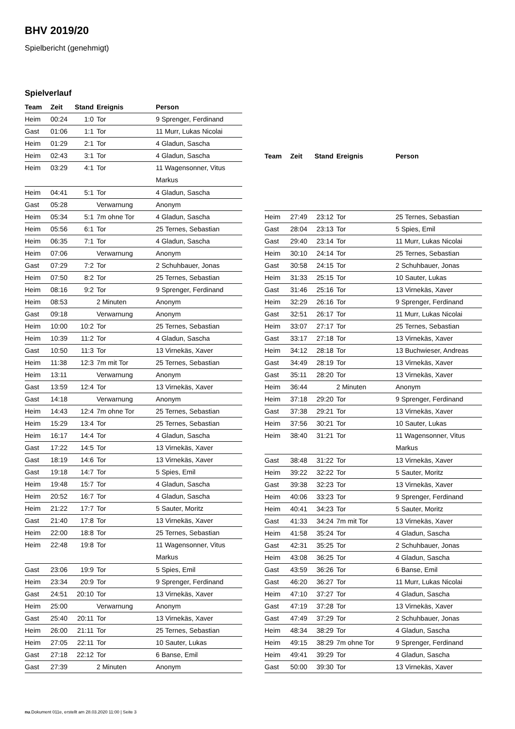BHV 2019/20
Spielbericht (genehmigt)
Spielverlauf
| Team | Zeit | Stand | Ereignis | Person |
| --- | --- | --- | --- | --- |
| Heim | 00:24 | 1:0 | Tor | 9 Sprenger, Ferdinand |
| Gast | 01:06 | 1:1 | Tor | 11 Murr, Lukas Nicolai |
| Heim | 01:29 | 2:1 | Tor | 4 Gladun, Sascha |
| Heim | 02:43 | 3:1 | Tor | 4 Gladun, Sascha |
| Heim | 03:29 | 4:1 | Tor | 11 Wagensonner, Vitus Markus |
| Heim | 04:41 | 5:1 | Tor | 4 Gladun, Sascha |
| Gast | 05:28 | | Verwarnung | Anonym |
| Heim | 05:34 | 5:1 | 7m ohne Tor | 4 Gladun, Sascha |
| Heim | 05:56 | 6:1 | Tor | 25 Ternes, Sebastian |
| Heim | 06:35 | 7:1 | Tor | 4 Gladun, Sascha |
| Heim | 07:06 | | Verwarnung | Anonym |
| Gast | 07:29 | 7:2 | Tor | 2 Schuhbauer, Jonas |
| Heim | 07:50 | 8:2 | Tor | 25 Ternes, Sebastian |
| Heim | 08:16 | 9:2 | Tor | 9 Sprenger, Ferdinand |
| Heim | 08:53 | | 2 Minuten | Anonym |
| Gast | 09:18 | | Verwarnung | Anonym |
| Heim | 10:00 | 10:2 | Tor | 25 Ternes, Sebastian |
| Heim | 10:39 | 11:2 | Tor | 4 Gladun, Sascha |
| Gast | 10:50 | 11:3 | Tor | 13 Virnekäs, Xaver |
| Heim | 11:38 | 12:3 | 7m mit Tor | 25 Ternes, Sebastian |
| Heim | 13:11 | | Verwarnung | Anonym |
| Gast | 13:59 | 12:4 | Tor | 13 Virnekäs, Xaver |
| Gast | 14:18 | | Verwarnung | Anonym |
| Heim | 14:43 | 12:4 | 7m ohne Tor | 25 Ternes, Sebastian |
| Heim | 15:29 | 13:4 | Tor | 25 Ternes, Sebastian |
| Heim | 16:17 | 14:4 | Tor | 4 Gladun, Sascha |
| Gast | 17:22 | 14:5 | Tor | 13 Virnekäs, Xaver |
| Gast | 18:19 | 14:6 | Tor | 13 Virnekäs, Xaver |
| Gast | 19:18 | 14:7 | Tor | 5 Spies, Emil |
| Heim | 19:48 | 15:7 | Tor | 4 Gladun, Sascha |
| Heim | 20:52 | 16:7 | Tor | 4 Gladun, Sascha |
| Heim | 21:22 | 17:7 | Tor | 5 Sauter, Moritz |
| Gast | 21:40 | 17:8 | Tor | 13 Virnekäs, Xaver |
| Heim | 22:00 | 18:8 | Tor | 25 Ternes, Sebastian |
| Heim | 22:48 | 19:8 | Tor | 11 Wagensonner, Vitus Markus |
| Gast | 23:06 | 19:9 | Tor | 5 Spies, Emil |
| Heim | 23:34 | 20:9 | Tor | 9 Sprenger, Ferdinand |
| Gast | 24:51 | 20:10 | Tor | 13 Virnekäs, Xaver |
| Heim | 25:00 | | Verwarnung | Anonym |
| Gast | 25:40 | 20:11 | Tor | 13 Virnekäs, Xaver |
| Heim | 26:00 | 21:11 | Tor | 25 Ternes, Sebastian |
| Heim | 27:05 | 22:11 | Tor | 10 Sauter, Lukas |
| Gast | 27:18 | 22:12 | Tor | 6 Banse, Emil |
| Gast | 27:39 | | 2 Minuten | Anonym |
| Team | Zeit | Stand | Ereignis | Person |
| --- | --- | --- | --- | --- |
| Heim | 27:49 | 23:12 | Tor | 25 Ternes, Sebastian |
| Gast | 28:04 | 23:13 | Tor | 5 Spies, Emil |
| Gast | 29:40 | 23:14 | Tor | 11 Murr, Lukas Nicolai |
| Heim | 30:10 | 24:14 | Tor | 25 Ternes, Sebastian |
| Gast | 30:58 | 24:15 | Tor | 2 Schuhbauer, Jonas |
| Heim | 31:33 | 25:15 | Tor | 10 Sauter, Lukas |
| Gast | 31:46 | 25:16 | Tor | 13 Virnekäs, Xaver |
| Heim | 32:29 | 26:16 | Tor | 9 Sprenger, Ferdinand |
| Gast | 32:51 | 26:17 | Tor | 11 Murr, Lukas Nicolai |
| Heim | 33:07 | 27:17 | Tor | 25 Ternes, Sebastian |
| Gast | 33:17 | 27:18 | Tor | 13 Virnekäs, Xaver |
| Heim | 34:12 | 28:18 | Tor | 13 Buchwieser, Andreas |
| Gast | 34:49 | 28:19 | Tor | 13 Virnekäs, Xaver |
| Gast | 35:11 | 28:20 | Tor | 13 Virnekäs, Xaver |
| Heim | 36:44 | | 2 Minuten | Anonym |
| Heim | 37:18 | 29:20 | Tor | 9 Sprenger, Ferdinand |
| Gast | 37:38 | 29:21 | Tor | 13 Virnekäs, Xaver |
| Heim | 37:56 | 30:21 | Tor | 10 Sauter, Lukas |
| Heim | 38:40 | 31:21 | Tor | 11 Wagensonner, Vitus Markus |
| Gast | 38:48 | 31:22 | Tor | 13 Virnekäs, Xaver |
| Heim | 39:22 | 32:22 | Tor | 5 Sauter, Moritz |
| Gast | 39:38 | 32:23 | Tor | 13 Virnekäs, Xaver |
| Heim | 40:06 | 33:23 | Tor | 9 Sprenger, Ferdinand |
| Heim | 40:41 | 34:23 | Tor | 5 Sauter, Moritz |
| Gast | 41:33 | 34:24 | 7m mit Tor | 13 Virnekäs, Xaver |
| Heim | 41:58 | 35:24 | Tor | 4 Gladun, Sascha |
| Gast | 42:31 | 35:25 | Tor | 2 Schuhbauer, Jonas |
| Heim | 43:08 | 36:25 | Tor | 4 Gladun, Sascha |
| Gast | 43:59 | 36:26 | Tor | 6 Banse, Emil |
| Gast | 46:20 | 36:27 | Tor | 11 Murr, Lukas Nicolai |
| Heim | 47:10 | 37:27 | Tor | 4 Gladun, Sascha |
| Gast | 47:19 | 37:28 | Tor | 13 Virnekäs, Xaver |
| Gast | 47:49 | 37:29 | Tor | 2 Schuhbauer, Jonas |
| Heim | 48:34 | 38:29 | Tor | 4 Gladun, Sascha |
| Heim | 49:15 | 38:29 | 7m ohne Tor | 9 Sprenger, Ferdinand |
| Heim | 49:41 | 39:29 | Tor | 4 Gladun, Sascha |
| Gast | 50:00 | 39:30 | Tor | 13 Virnekäs, Xaver |
nu.Dokument 011e, erstellt am 28.03.2020 11:00 | Seite 3